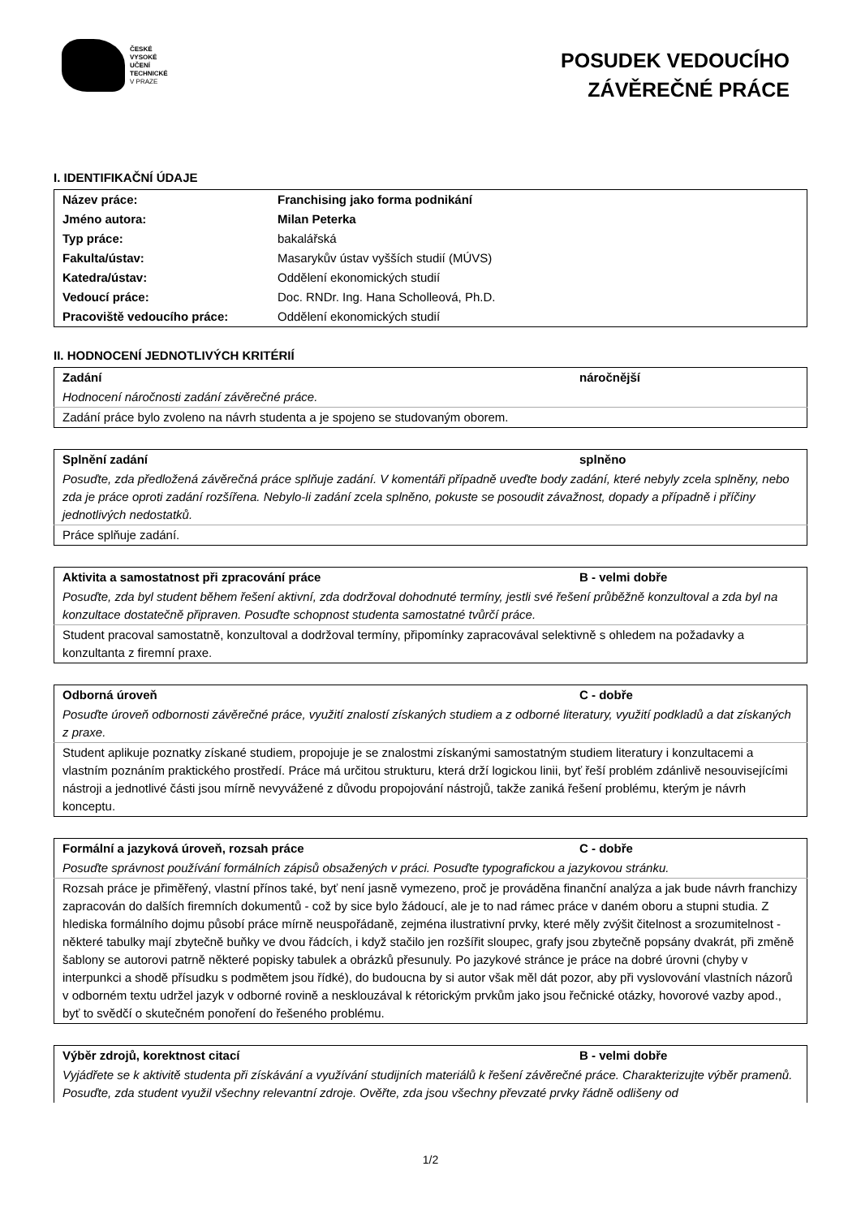ČESKÉ
VYSOKÉ
UČENÍ
TECHNICKÉ
V PRAZE
POSUDEK VEDOUCÍHO
ZÁVĚREČNÉ PRÁCE
I. IDENTIFIKAČNÍ ÚDAJE
| Název práce: | Franchising jako forma podnikání |
| Jméno autora: | Milan Peterka |
| Typ práce: | bakalářská |
| Fakulta/ústav: | Masarykův ústav vyšších studií (MÚVS) |
| Katedra/ústav: | Oddělení ekonomických studií |
| Vedoucí práce: | Doc. RNDr. Ing. Hana Scholleová, Ph.D. |
| Pracoviště vedoucího práce: | Oddělení ekonomických studií |
II. HODNOCENÍ JEDNOTLIVÝCH KRITÉRIÍ
| Zadání | náročnější |
| Hodnocení náročnosti zadání závěrečné práce. | |
| Zadání práce bylo zvoleno na návrh studenta a je spojeno se studovaným oborem. | |
| Splnění zadání | splněno |
| Posuďte, zda předložená závěrečná práce splňuje zadání. V komentáři případně uveďte body zadání, které nebyly zcela splněny, nebo zda je práce oproti zadání rozšířena. Nebylo-li zadání zcela splněno, pokuste se posoudit závažnost, dopady a případně i příčiny jednotlivých nedostatků. | |
| Práce splňuje zadání. | |
| Aktivita a samostatnost při zpracování práce | B - velmi dobře |
| Posuďte, zda byl student během řešení aktivní, zda dodržoval dohodnuté termíny, jestli své řešení průběžně konzultoval a zda byl na konzultace dostatečně připraven. Posuďte schopnost studenta samostatné tvůrčí práce. | |
| Student pracoval samostatně, konzultoval a dodržoval termíny, připomínky zapracovával selektivně s ohledem na požadavky a konzultanta z firemní praxe. | |
| Odborná úroveň | C - dobře |
| Posuďte úroveň odbornosti závěrečné práce, využití znalostí získaných studiem a z odborné literatury, využití podkladů a dat získaných z praxe. | |
| Student aplikuje poznatky získané studiem, propojuje je se znalostmi získanými samostatným studiem literatury i konzultacemi a vlastním poznáním praktického prostředí. Práce má určitou strukturu, která drží logickou linii, byť řeší problém zdánlivě nesouvisejícími nástroji a jednotlivé části jsou mírně nevyvážené z důvodu propojování nástrojů, takže zaniká řešení problému, kterým je návrh konceptu. | |
| Formální a jazyková úroveň, rozsah práce | C - dobře |
| Posuďte správnost používání formálních zápisů obsažených v práci. Posuďte typografickou a jazykovou stránku. | |
| Rozsah práce je přiměřený, vlastní přínos také, byť není jasně vymezeno, proč je prováděna finanční analýza a jak bude návrh franchizy zapracován do dalších firemních dokumentů - což by sice bylo žádoucí, ale je to nad rámec práce v daném oboru a stupni studia. Z hlediska formálního dojmu působí práce mírně neuspořádaně, zejména ilustrativní prvky, které měly zvýšit čitelnost a srozumitelnost - některé tabulky mají zbytečně buňky ve dvou řádcích, i když stačilo jen rozšířit sloupec, grafy jsou zbytečně popsány dvakrát, při změně šablony se autorovi patrně některé popisky tabulek a obrázků přesunuly. Po jazykové stránce je práce na dobré úrovni (chyby v interpunkci a shodě přísudku s podmětem jsou řídké), do budoucna by si autor však měl dát pozor, aby při vyslovování vlastních názorů v odborném textu udržel jazyk v odborné rovině a nesklouzával k rétorickým prvkům jako jsou řečnické otázky, hovorové vazby apod., byť to svědčí o skutečném ponoření do řešeného problému. | |
| Výběr zdrojů, korektnost citací | B - velmi dobře |
| Vyjádřete se k aktivitě studenta při získávání a využívání studijních materiálů k řešení závěrečné práce. Charakterizujte výběr pramenů. Posuďte, zda student využil všechny relevantní zdroje. Ověřte, zda jsou všechny převzaté prvky řádně odlišeny od | |
1/2